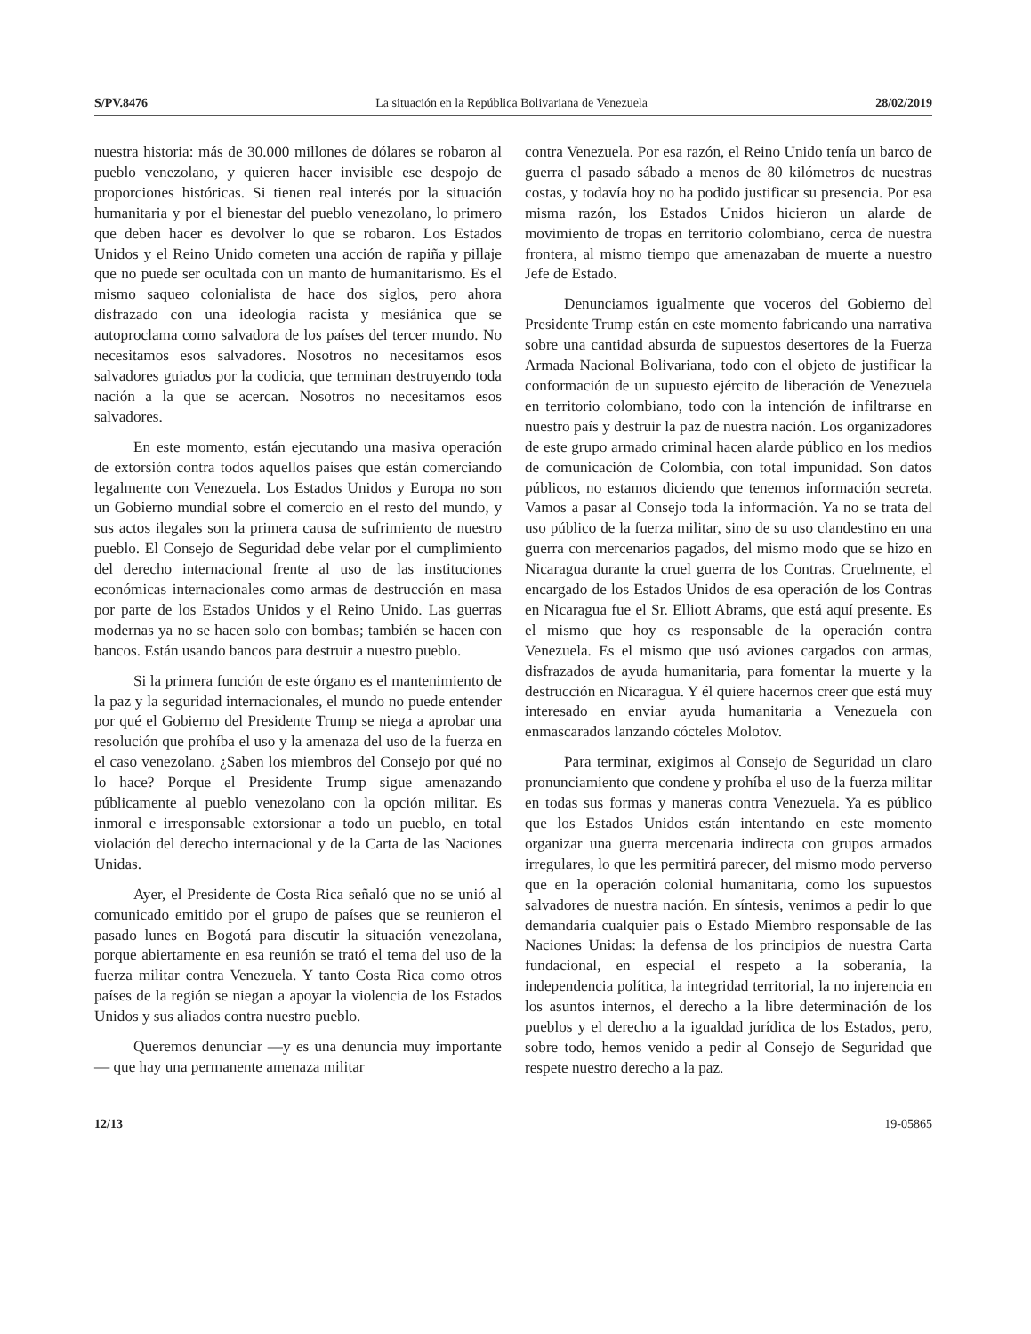S/PV.8476 La situación en la República Bolivariana de Venezuela 28/02/2019
nuestra historia: más de 30.000 millones de dólares se robaron al pueblo venezolano, y quieren hacer invisible ese despojo de proporciones históricas. Si tienen real interés por la situación humanitaria y por el bienestar del pueblo venezolano, lo primero que deben hacer es devolver lo que se robaron. Los Estados Unidos y el Reino Unido cometen una acción de rapiña y pillaje que no puede ser ocultada con un manto de humanitarismo. Es el mismo saqueo colonialista de hace dos siglos, pero ahora disfrazado con una ideología racista y mesiánica que se autoproclama como salvadora de los países del tercer mundo. No necesitamos esos salvadores. Nosotros no necesitamos esos salvadores guiados por la codicia, que terminan destruyendo toda nación a la que se acercan. Nosotros no necesitamos esos salvadores.
En este momento, están ejecutando una masiva operación de extorsión contra todos aquellos países que están comerciando legalmente con Venezuela. Los Estados Unidos y Europa no son un Gobierno mundial sobre el comercio en el resto del mundo, y sus actos ilegales son la primera causa de sufrimiento de nuestro pueblo. El Consejo de Seguridad debe velar por el cumplimiento del derecho internacional frente al uso de las instituciones económicas internacionales como armas de destrucción en masa por parte de los Estados Unidos y el Reino Unido. Las guerras modernas ya no se hacen solo con bombas; también se hacen con bancos. Están usando bancos para destruir a nuestro pueblo.
Si la primera función de este órgano es el mantenimiento de la paz y la seguridad internacionales, el mundo no puede entender por qué el Gobierno del Presidente Trump se niega a aprobar una resolución que prohíba el uso y la amenaza del uso de la fuerza en el caso venezolano. ¿Saben los miembros del Consejo por qué no lo hace? Porque el Presidente Trump sigue amenazando públicamente al pueblo venezolano con la opción militar. Es inmoral e irresponsable extorsionar a todo un pueblo, en total violación del derecho internacional y de la Carta de las Naciones Unidas.
Ayer, el Presidente de Costa Rica señaló que no se unió al comunicado emitido por el grupo de países que se reunieron el pasado lunes en Bogotá para discutir la situación venezolana, porque abiertamente en esa reunión se trató el tema del uso de la fuerza militar contra Venezuela. Y tanto Costa Rica como otros países de la región se niegan a apoyar la violencia de los Estados Unidos y sus aliados contra nuestro pueblo.
Queremos denunciar —y es una denuncia muy importante— que hay una permanente amenaza militar
contra Venezuela. Por esa razón, el Reino Unido tenía un barco de guerra el pasado sábado a menos de 80 kilómetros de nuestras costas, y todavía hoy no ha podido justificar su presencia. Por esa misma razón, los Estados Unidos hicieron un alarde de movimiento de tropas en territorio colombiano, cerca de nuestra frontera, al mismo tiempo que amenazaban de muerte a nuestro Jefe de Estado.
Denunciamos igualmente que voceros del Gobierno del Presidente Trump están en este momento fabricando una narrativa sobre una cantidad absurda de supuestos desertores de la Fuerza Armada Nacional Bolivariana, todo con el objeto de justificar la conformación de un supuesto ejército de liberación de Venezuela en territorio colombiano, todo con la intención de infiltrarse en nuestro país y destruir la paz de nuestra nación. Los organizadores de este grupo armado criminal hacen alarde público en los medios de comunicación de Colombia, con total impunidad. Son datos públicos, no estamos diciendo que tenemos información secreta. Vamos a pasar al Consejo toda la información. Ya no se trata del uso público de la fuerza militar, sino de su uso clandestino en una guerra con mercenarios pagados, del mismo modo que se hizo en Nicaragua durante la cruel guerra de los Contras. Cruelmente, el encargado de los Estados Unidos de esa operación de los Contras en Nicaragua fue el Sr. Elliott Abrams, que está aquí presente. Es el mismo que hoy es responsable de la operación contra Venezuela. Es el mismo que usó aviones cargados con armas, disfrazados de ayuda humanitaria, para fomentar la muerte y la destrucción en Nicaragua. Y él quiere hacernos creer que está muy interesado en enviar ayuda humanitaria a Venezuela con enmascarados lanzando cócteles Molotov.
Para terminar, exigimos al Consejo de Seguridad un claro pronunciamiento que condene y prohíba el uso de la fuerza militar en todas sus formas y maneras contra Venezuela. Ya es público que los Estados Unidos están intentando en este momento organizar una guerra mercenaria indirecta con grupos armados irregulares, lo que les permitirá parecer, del mismo modo perverso que en la operación colonial humanitaria, como los supuestos salvadores de nuestra nación. En síntesis, venimos a pedir lo que demandaría cualquier país o Estado Miembro responsable de las Naciones Unidas: la defensa de los principios de nuestra Carta fundacional, en especial el respeto a la soberanía, la independencia política, la integridad territorial, la no injerencia en los asuntos internos, el derecho a la libre determinación de los pueblos y el derecho a la igualdad jurídica de los Estados, pero, sobre todo, hemos venido a pedir al Consejo de Seguridad que respete nuestro derecho a la paz.
12/13 19-05865